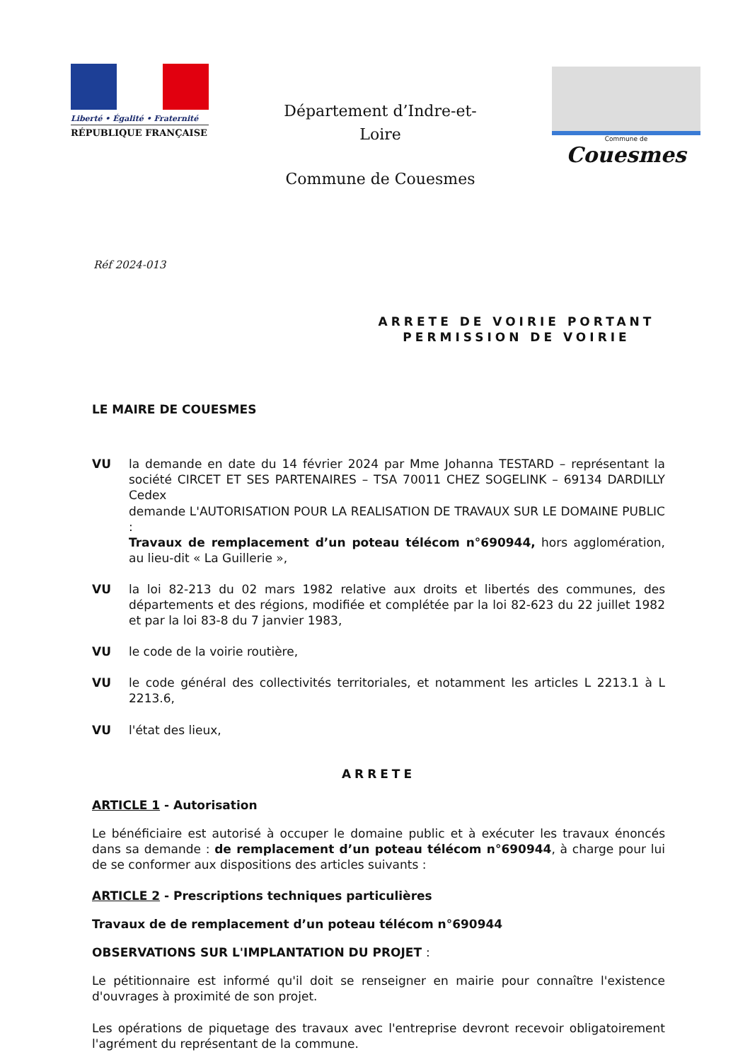Liberté • Égalité • Fraternité
RÉPUBLIQUE FRANÇAISE
Département d’Indre-et-Loire
Commune de Couesmes
Commune de
Couesmes
Réf 2024-013
ARRETE DE VOIRIE PORTANT PERMISSION DE VOIRIE
LE MAIRE DE COUESMES
VU la demande en date du 14 février 2024 par Mme Johanna TESTARD – représentant la société CIRCET ET SES PARTENAIRES – TSA 70011 CHEZ SOGELINK – 69134 DARDILLY Cedex
demande L'AUTORISATION POUR LA REALISATION DE TRAVAUX SUR LE DOMAINE PUBLIC :
Travaux de remplacement d’un poteau télécom n°690944, hors agglomération, au lieu-dit « La Guillerie »,
VU la loi 82-213 du 02 mars 1982 relative aux droits et libertés des communes, des départements et des régions, modifiée et complétée par la loi 82-623 du 22 juillet 1982 et par la loi 83-8 du 7 janvier 1983,
VU le code de la voirie routière,
VU le code général des collectivités territoriales, et notamment les articles L 2213.1 à L 2213.6,
VU l'état des lieux,
ARRETE
ARTICLE 1 - Autorisation
Le bénéficiaire est autorisé à occuper le domaine public et à exécuter les travaux énoncés dans sa demande : de remplacement d’un poteau télécom n°690944, à charge pour lui de se conformer aux dispositions des articles suivants :
ARTICLE 2 - Prescriptions techniques particulières
Travaux de de remplacement d’un poteau télécom n°690944
OBSERVATIONS SUR L'IMPLANTATION DU PROJET :
Le pétitionnaire est informé qu'il doit se renseigner en mairie pour connaître l'existence d'ouvrages à proximité de son projet.
Les opérations de piquetage des travaux avec l'entreprise devront recevoir obligatoirement l'agrément du représentant de la commune.